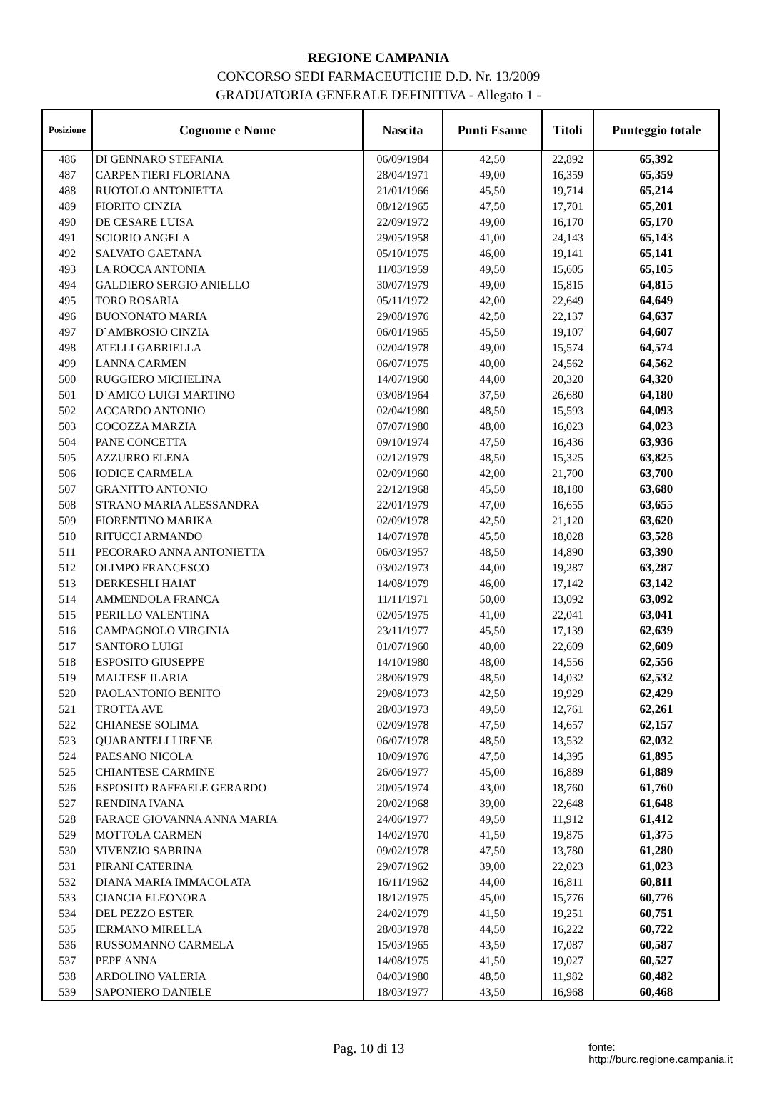REGIONE CAMPANIA
CONCORSO SEDI FARMACEUTICHE D.D. Nr. 13/2009
GRADUATORIA GENERALE DEFINITIVA - Allegato 1 -
| Posizione | Cognome e Nome | Nascita | Punti Esame | Titoli | Punteggio totale |
| --- | --- | --- | --- | --- | --- |
| 486 | DI GENNARO STEFANIA | 06/09/1984 | 42,50 | 22,892 | 65,392 |
| 487 | CARPENTIERI FLORIANA | 28/04/1971 | 49,00 | 16,359 | 65,359 |
| 488 | RUOTOLO ANTONIETTA | 21/01/1966 | 45,50 | 19,714 | 65,214 |
| 489 | FIORITO CINZIA | 08/12/1965 | 47,50 | 17,701 | 65,201 |
| 490 | DE CESARE LUISA | 22/09/1972 | 49,00 | 16,170 | 65,170 |
| 491 | SCIORIO ANGELA | 29/05/1958 | 41,00 | 24,143 | 65,143 |
| 492 | SALVATO GAETANA | 05/10/1975 | 46,00 | 19,141 | 65,141 |
| 493 | LA ROCCA ANTONIA | 11/03/1959 | 49,50 | 15,605 | 65,105 |
| 494 | GALDIERO SERGIO ANIELLO | 30/07/1979 | 49,00 | 15,815 | 64,815 |
| 495 | TORO ROSARIA | 05/11/1972 | 42,00 | 22,649 | 64,649 |
| 496 | BUONONATO MARIA | 29/08/1976 | 42,50 | 22,137 | 64,637 |
| 497 | D`AMBROSIO CINZIA | 06/01/1965 | 45,50 | 19,107 | 64,607 |
| 498 | ATELLI GABRIELLA | 02/04/1978 | 49,00 | 15,574 | 64,574 |
| 499 | LANNA CARMEN | 06/07/1975 | 40,00 | 24,562 | 64,562 |
| 500 | RUGGIERO MICHELINA | 14/07/1960 | 44,00 | 20,320 | 64,320 |
| 501 | D`AMICO LUIGI MARTINO | 03/08/1964 | 37,50 | 26,680 | 64,180 |
| 502 | ACCARDO ANTONIO | 02/04/1980 | 48,50 | 15,593 | 64,093 |
| 503 | COCOZZA MARZIA | 07/07/1980 | 48,00 | 16,023 | 64,023 |
| 504 | PANE CONCETTA | 09/10/1974 | 47,50 | 16,436 | 63,936 |
| 505 | AZZURRO ELENA | 02/12/1979 | 48,50 | 15,325 | 63,825 |
| 506 | IODICE CARMELA | 02/09/1960 | 42,00 | 21,700 | 63,700 |
| 507 | GRANITTO ANTONIO | 22/12/1968 | 45,50 | 18,180 | 63,680 |
| 508 | STRANO MARIA ALESSANDRA | 22/01/1979 | 47,00 | 16,655 | 63,655 |
| 509 | FIORENTINO MARIKA | 02/09/1978 | 42,50 | 21,120 | 63,620 |
| 510 | RITUCCI ARMANDO | 14/07/1978 | 45,50 | 18,028 | 63,528 |
| 511 | PECORARO ANNA ANTONIETTA | 06/03/1957 | 48,50 | 14,890 | 63,390 |
| 512 | OLIMPO FRANCESCO | 03/02/1973 | 44,00 | 19,287 | 63,287 |
| 513 | DERKESHLI HAIAT | 14/08/1979 | 46,00 | 17,142 | 63,142 |
| 514 | AMMENDOLA FRANCA | 11/11/1971 | 50,00 | 13,092 | 63,092 |
| 515 | PERILLO VALENTINA | 02/05/1975 | 41,00 | 22,041 | 63,041 |
| 516 | CAMPAGNOLO VIRGINIA | 23/11/1977 | 45,50 | 17,139 | 62,639 |
| 517 | SANTORO LUIGI | 01/07/1960 | 40,00 | 22,609 | 62,609 |
| 518 | ESPOSITO GIUSEPPE | 14/10/1980 | 48,00 | 14,556 | 62,556 |
| 519 | MALTESE ILARIA | 28/06/1979 | 48,50 | 14,032 | 62,532 |
| 520 | PAOLANTONIO BENITO | 29/08/1973 | 42,50 | 19,929 | 62,429 |
| 521 | TROTTA AVE | 28/03/1973 | 49,50 | 12,761 | 62,261 |
| 522 | CHIANESE SOLIMA | 02/09/1978 | 47,50 | 14,657 | 62,157 |
| 523 | QUARANTELLI IRENE | 06/07/1978 | 48,50 | 13,532 | 62,032 |
| 524 | PAESANO NICOLA | 10/09/1976 | 47,50 | 14,395 | 61,895 |
| 525 | CHIANTESE CARMINE | 26/06/1977 | 45,00 | 16,889 | 61,889 |
| 526 | ESPOSITO RAFFAELE GERARDO | 20/05/1974 | 43,00 | 18,760 | 61,760 |
| 527 | RENDINA IVANA | 20/02/1968 | 39,00 | 22,648 | 61,648 |
| 528 | FARACE GIOVANNA ANNA MARIA | 24/06/1977 | 49,50 | 11,912 | 61,412 |
| 529 | MOTTOLA CARMEN | 14/02/1970 | 41,50 | 19,875 | 61,375 |
| 530 | VIVENZIO SABRINA | 09/02/1978 | 47,50 | 13,780 | 61,280 |
| 531 | PIRANI CATERINA | 29/07/1962 | 39,00 | 22,023 | 61,023 |
| 532 | DIANA MARIA IMMACOLATA | 16/11/1962 | 44,00 | 16,811 | 60,811 |
| 533 | CIANCIA ELEONORA | 18/12/1975 | 45,00 | 15,776 | 60,776 |
| 534 | DEL PEZZO ESTER | 24/02/1979 | 41,50 | 19,251 | 60,751 |
| 535 | IERMANO MIRELLA | 28/03/1978 | 44,50 | 16,222 | 60,722 |
| 536 | RUSSOMANNO CARMELA | 15/03/1965 | 43,50 | 17,087 | 60,587 |
| 537 | PEPE ANNA | 14/08/1975 | 41,50 | 19,027 | 60,527 |
| 538 | ARDOLINO VALERIA | 04/03/1980 | 48,50 | 11,982 | 60,482 |
| 539 | SAPONIERO DANIELE | 18/03/1977 | 43,50 | 16,968 | 60,468 |
Pag. 10 di 13 fonte: http://burc.regione.campania.it